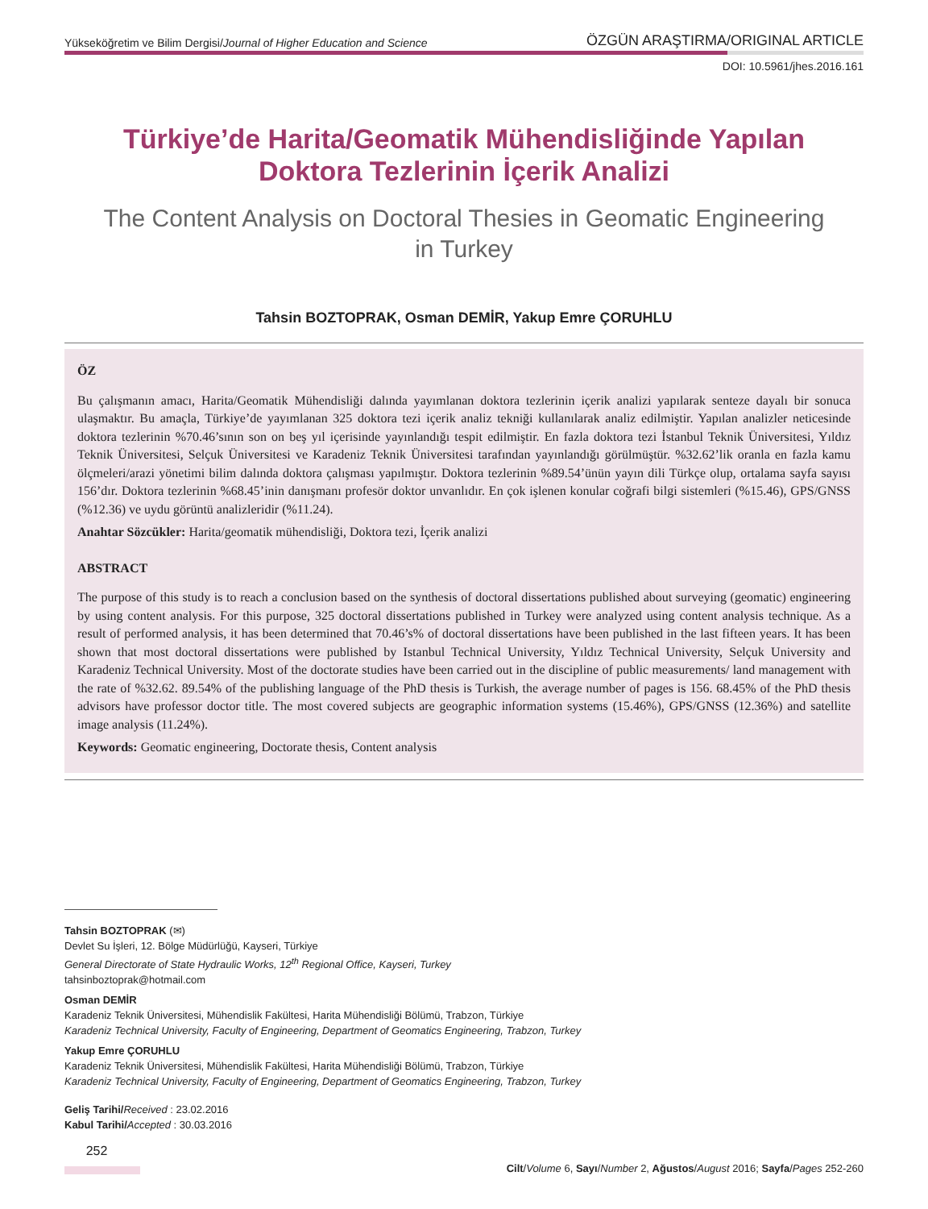Yükseköğretim ve Bilim Dergisi/Journal of Higher Education and Science ÖZGÜN ARAŞTIRMA/ORIGINAL ARTICLE
DOI: 10.5961/jhes.2016.161
Türkiye’de Harita/Geomatik Mühendisliğinde Yapılan
Doktora Tezlerinin İçerik Analizi
The Content Analysis on Doctoral Thesies in Geomatic Engineering
in Turkey
Tahsin BOZTOPRAK, Osman DEMİR, Yakup Emre ÇORUHLU
ÖZ
Bu çalışmanın amacı, Harita/Geomatik Mühendisliği dalında yayımlanan doktora tezlerinin içerik analizi yapılarak senteze dayalı bir sonuca ulaşmaktır. Bu amaçla, Türkiye’de yayımlanan 325 doktora tezi içerik analiz tekniği kullanılarak analiz edilmiştir. Yapılan analizler neticesinde doktora tezlerinin %70.46’sının son on beş yıl içerisinde yayınlandığı tespit edilmiştir. En fazla doktora tezi İstanbul Teknik Üniversitesi, Yıldız Teknik Üniversitesi, Selçuk Üniversitesi ve Karadeniz Teknik Üniversitesi tarafından yayınlandığı görülmüştür. %32.62’lik oranla en fazla kamu ölçmeleri/arazi yönetimi bilim dalında doktora çalışması yapılmıştır. Doktora tezlerinin %89.54’ünün yayın dili Türkçe olup, ortalama sayfa sayısı 156’dır. Doktora tezlerinin %68.45’inin danışmanı profesör doktor unvanlıdır. En çok işlenen konular coğrafi bilgi sistemleri (%15.46), GPS/GNSS (%12.36) ve uydu görüntü analizleridir (%11.24).
Anahtar Sözcükler: Harita/geomatik mühendisliği, Doktora tezi, İçerik analizi
ABSTRACT
The purpose of this study is to reach a conclusion based on the synthesis of doctoral dissertations published about surveying (geomatic) engineering by using content analysis. For this purpose, 325 doctoral dissertations published in Turkey were analyzed using content analysis technique. As a result of performed analysis, it has been determined that 70.46’s% of doctoral dissertations have been published in the last fifteen years. It has been shown that most doctoral dissertations were published by Istanbul Technical University, Yıldız Technical University, Selçuk University and Karadeniz Technical University. Most of the doctorate studies have been carried out in the discipline of public measurements/ land management with the rate of %32.62. 89.54% of the publishing language of the PhD thesis is Turkish, the average number of pages is 156. 68.45% of the PhD thesis advisors have professor doctor title. The most covered subjects are geographic information systems (15.46%), GPS/GNSS (12.36%) and satellite image analysis (11.24%).
Keywords: Geomatic engineering, Doctorate thesis, Content analysis
Tahsin BOZTOPRAK (✉)
Devlet Su İşleri, 12. Bölge Müdürlüğü, Kayseri, Türkiye
General Directorate of State Hydraulic Works, 12<sup>th</sup> Regional Office, Kayseri, Turkey
tahsinboztoprak@hotmail.com
Osman DEMİR
Karadeniz Teknik Üniversitesi, Mühendislik Fakültesi, Harita Mühendisliği Bölümü, Trabzon, Türkiye
Karadeniz Technical University, Faculty of Engineering, Department of Geomatics Engineering, Trabzon, Turkey
Yakup Emre ÇORUHLU
Karadeniz Teknik Üniversitesi, Mühendislik Fakültesi, Harita Mühendisliği Bölümü, Trabzon, Türkiye
Karadeniz Technical University, Faculty of Engineering, Department of Geomatics Engineering, Trabzon, Turkey
Geliş Tarihi/Received : 23.02.2016
Kabul Tarihi/Accepted : 30.03.2016
252
Cilt/Volume 6, Sayı/Number 2, Ağustos/August 2016; Sayfa/Pages 252-260